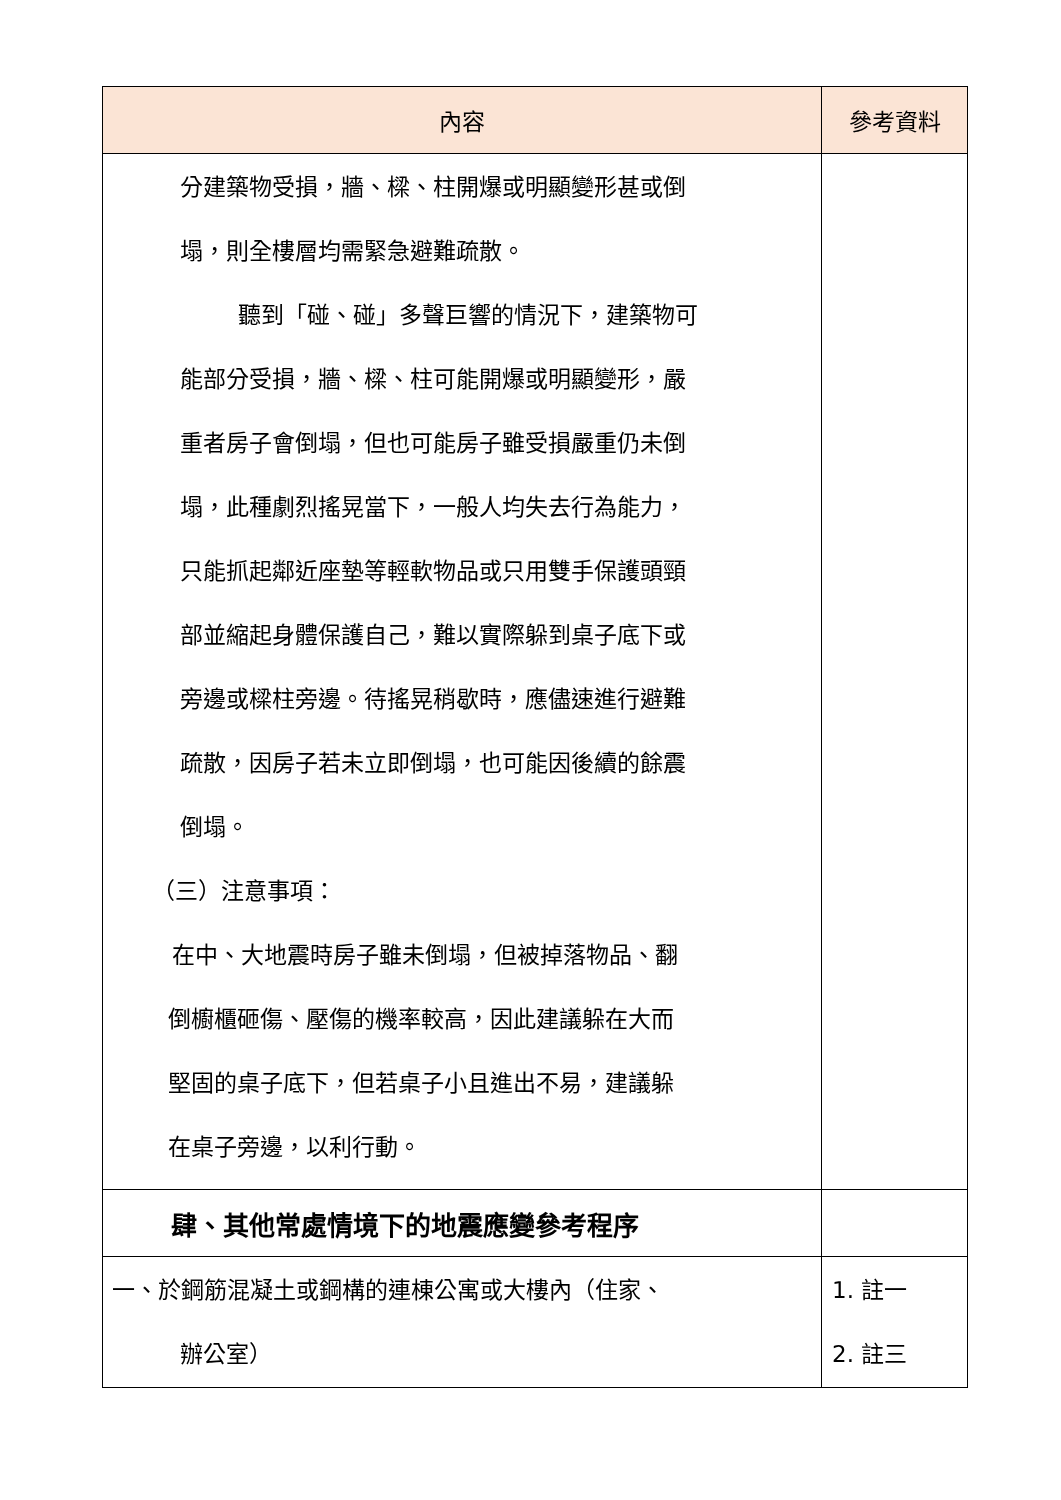| 內容 | 參考資料 |
| --- | --- |
| 分建築物受損，牆、樑、柱開爆或明顯變形甚或倒 塌，則全樓層均需緊急避難疏散。 聽到「碰、碰」多聲巨響的情況下，建築物可 能部分受損，牆、樑、柱可能開爆或明顯變形，嚴 重者房子會倒塌，但也可能房子雖受損嚴重仍未倒 塌，此種劇烈搖晃當下，一般人均失去行為能力， 只能抓起鄰近座墊等輕軟物品或只用雙手保護頭頸 部並縮起身體保護自己，難以實際躲到桌子底下或 旁邊或樑柱旁邊。待搖晃稍歇時，應儘速進行避難 疏散，因房子若未立即倒塌，也可能因後續的餘震 倒塌。 （三）注意事項： 在中、大地震時房子雖未倒塌，但被掉落物品、翻 倒櫥櫃砸傷、壓傷的機率較高，因此建議躲在大而 堅固的桌子底下，但若桌子小且進出不易，建議躲 在桌子旁邊，以利行動。 | |
| 肆、其他常處情境下的地震應變參考程序 | |
| 一、於鋼筋混凝土或鋼構的連棟公寓或大樓內（住家、 辦公室） | 1. 註一 2. 註三 |